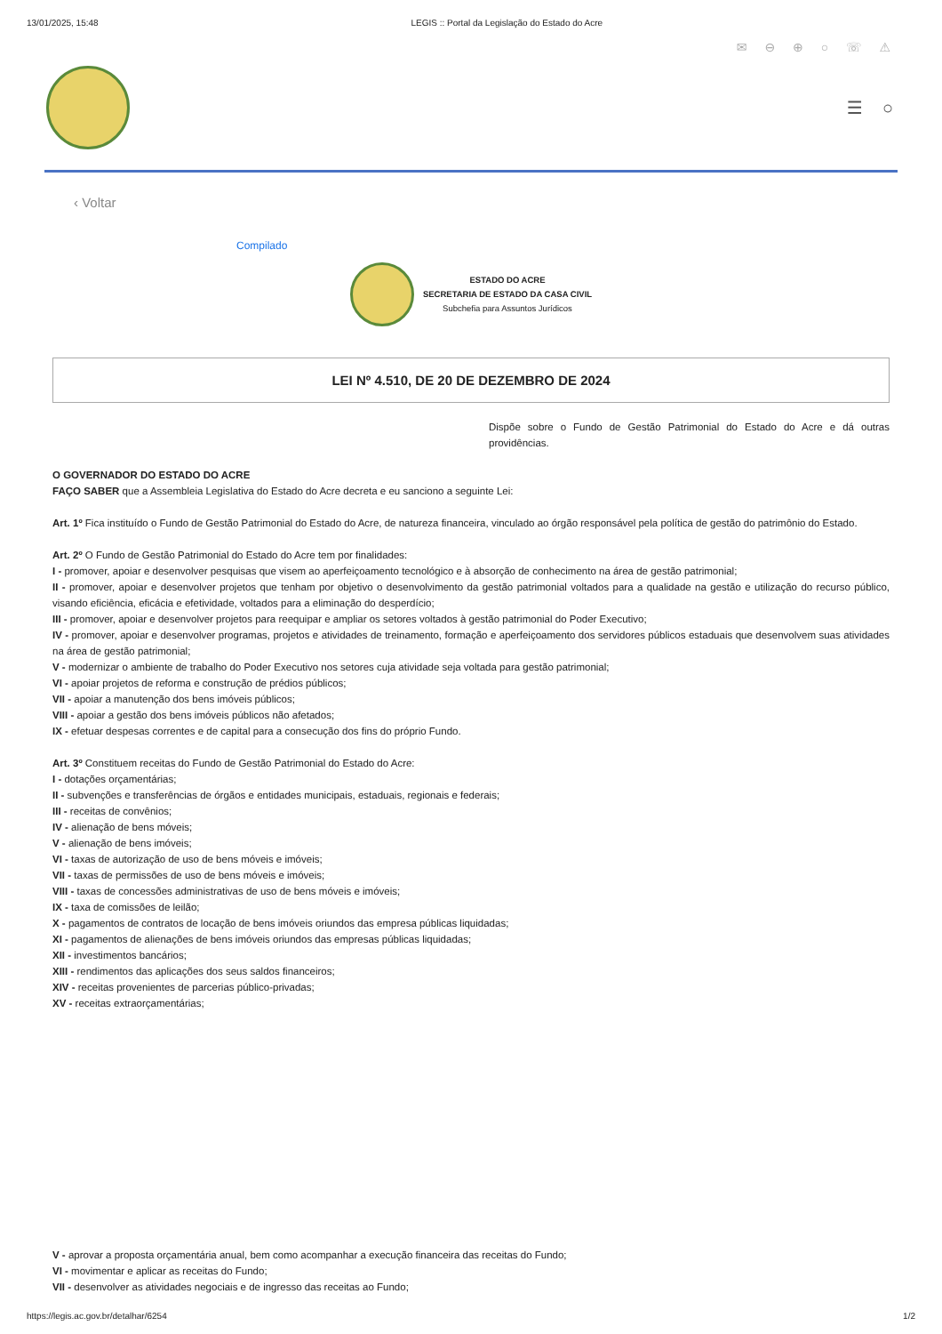13/01/2025, 15:48 LEGIS :: Portal da Legislação do Estado do Acre
✉ ⊖ ⊕ ○ ☏ ⚠
☰ ○
‹ Voltar
Compilado
ESTADO DO ACRE
SECRETARIA DE ESTADO DA CASA CIVIL
Subchefia para Assuntos Jurídicos
LEI Nº 4.510, DE 20 DE DEZEMBRO DE 2024
Dispõe sobre o Fundo de Gestão Patrimonial do Estado do Acre e dá outras providências.
O GOVERNADOR DO ESTADO DO ACRE
FAÇO SABER que a Assembleia Legislativa do Estado do Acre decreta e eu sanciono a seguinte Lei:
Art. 1º Fica instituído o Fundo de Gestão Patrimonial do Estado do Acre, de natureza financeira, vinculado ao órgão responsável pela política de gestão do patrimônio do Estado.
Art. 2º O Fundo de Gestão Patrimonial do Estado do Acre tem por finalidades:
I - promover, apoiar e desenvolver pesquisas que visem ao aperfeiçoamento tecnológico e à absorção de conhecimento na área de gestão patrimonial;
II - promover, apoiar e desenvolver projetos que tenham por objetivo o desenvolvimento da gestão patrimonial voltados para a qualidade na gestão e utilização do recurso público, visando eficiência, eficácia e efetividade, voltados para a eliminação do desperdício;
III - promover, apoiar e desenvolver projetos para reequipar e ampliar os setores voltados à gestão patrimonial do Poder Executivo;
IV - promover, apoiar e desenvolver programas, projetos e atividades de treinamento, formação e aperfeiçoamento dos servidores públicos estaduais que desenvolvem suas atividades na área de gestão patrimonial;
V - modernizar o ambiente de trabalho do Poder Executivo nos setores cuja atividade seja voltada para gestão patrimonial;
VI - apoiar projetos de reforma e construção de prédios públicos;
VII - apoiar a manutenção dos bens imóveis públicos;
VIII - apoiar a gestão dos bens imóveis públicos não afetados;
IX - efetuar despesas correntes e de capital para a consecução dos fins do próprio Fundo.
Art. 3º Constituem receitas do Fundo de Gestão Patrimonial do Estado do Acre:
I - dotações orçamentárias;
II - subvenções e transferências de órgãos e entidades municipais, estaduais, regionais e federais;
III - receitas de convênios;
IV - alienação de bens móveis;
V - alienação de bens imóveis;
VI - taxas de autorização de uso de bens móveis e imóveis;
VII - taxas de permissões de uso de bens móveis e imóveis;
VIII - taxas de concessões administrativas de uso de bens móveis e imóveis;
IX - taxa de comissões de leilão;
X - pagamentos de contratos de locação de bens imóveis oriundos das empresa públicas liquidadas;
XI - pagamentos de alienações de bens imóveis oriundos das empresas públicas liquidadas;
XII - investimentos bancários;
XIII - rendimentos das aplicações dos seus saldos financeiros;
XIV - receitas provenientes de parcerias público-privadas;
XV - receitas extraorçamentárias;
V - aprovar a proposta orçamentária anual, bem como acompanhar a execução financeira das receitas do Fundo;
VI - movimentar e aplicar as receitas do Fundo;
VII - desenvolver as atividades negociais e de ingresso das receitas ao Fundo;
https://legis.ac.gov.br/detalhar/6254 1/2